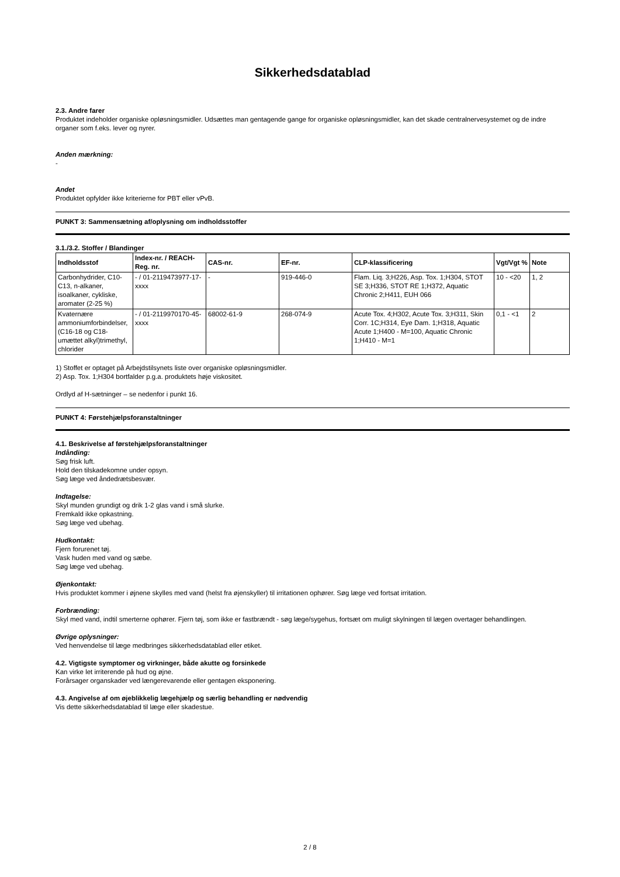Sikkerhedsdatablad
2.3. Andre farer
Produktet indeholder organiske opløsningsmidler. Udsættes man gentagende gange for organiske opløsningsmidler, kan det skade centralnervesystemet og de indre organer som f.eks. lever og nyrer.
Anden mærkning:
-
Andet
Produktet opfylder ikke kriterierne for PBT eller vPvB.
PUNKT 3: Sammensætning af/oplysning om indholdsstoffer
3.1./3.2. Stoffer / Blandinger
| Indholdsstof | Index-nr. / REACH-Reg. nr. | CAS-nr. | EF-nr. | CLP-klassificering | Vgt/Vgt % | Note |
| --- | --- | --- | --- | --- | --- | --- |
| Carbonhydrider, C10-C13, n-alkaner, isoalkaner, cykliske, aromater (2-25 %) | - / 01-2119473977-17-xxxx | - | 919-446-0 | Flam. Liq. 3;H226, Asp. Tox. 1;H304, STOT SE 3;H336, STOT RE 1;H372, Aquatic Chronic 2;H411, EUH 066 | 10 - <20 | 1, 2 |
| Kvaternære ammoniumforbindelser, (C16-18 og C18-umættet alkyl)trimethyl, chlorider | - / 01-2119970170-45-xxxx | 68002-61-9 | 268-074-9 | Acute Tox. 4;H302, Acute Tox. 3;H311, Skin Corr. 1C;H314, Eye Dam. 1;H318, Aquatic Acute 1;H400 - M=100, Aquatic Chronic 1;H410 - M=1 | 0,1 - <1 | 2 |
1) Stoffet er optaget på Arbejdstilsynets liste over organiske opløsningsmidler.
2) Asp. Tox. 1;H304 bortfalder p.g.a. produktets høje viskositet.
Ordlyd af H-sætninger – se nedenfor i punkt 16.
PUNKT 4: Førstehjælpsforanstaltninger
4.1. Beskrivelse af førstehjælpsforanstaltninger
Indånding:
Søg frisk luft.
Hold den tilskadekomne under opsyn.
Søg læge ved åndedrætsbesvær.
Indtagelse:
Skyl munden grundigt og drik 1-2 glas vand i små slurke.
Fremkald ikke opkastning.
Søg læge ved ubehag.
Hudkontakt:
Fjern forurenet tøj.
Vask huden med vand og sæbe.
Søg læge ved ubehag.
Øjenkontakt:
Hvis produktet kommer i øjnene skylles med vand (helst fra øjenskyller) til irritationen ophører. Søg læge ved fortsat irritation.
Forbrænding:
Skyl med vand, indtil smerterne ophører. Fjern tøj, som ikke er fastbrændt - søg læge/sygehus, fortsæt om muligt skylningen til lægen overtager behandlingen.
Øvrige oplysninger:
Ved henvendelse til læge medbringes sikkerhedsdatablad eller etiket.
4.2. Vigtigste symptomer og virkninger, både akutte og forsinkede
Kan virke let irriterende på hud og øjne.
Forårsager organskader ved længerevarende eller gentagen eksponering.
4.3. Angivelse af om øjeblikkelig lægehjælp og særlig behandling er nødvendig
Vis dette sikkerhedsdatablad til læge eller skadestue.
2 / 8